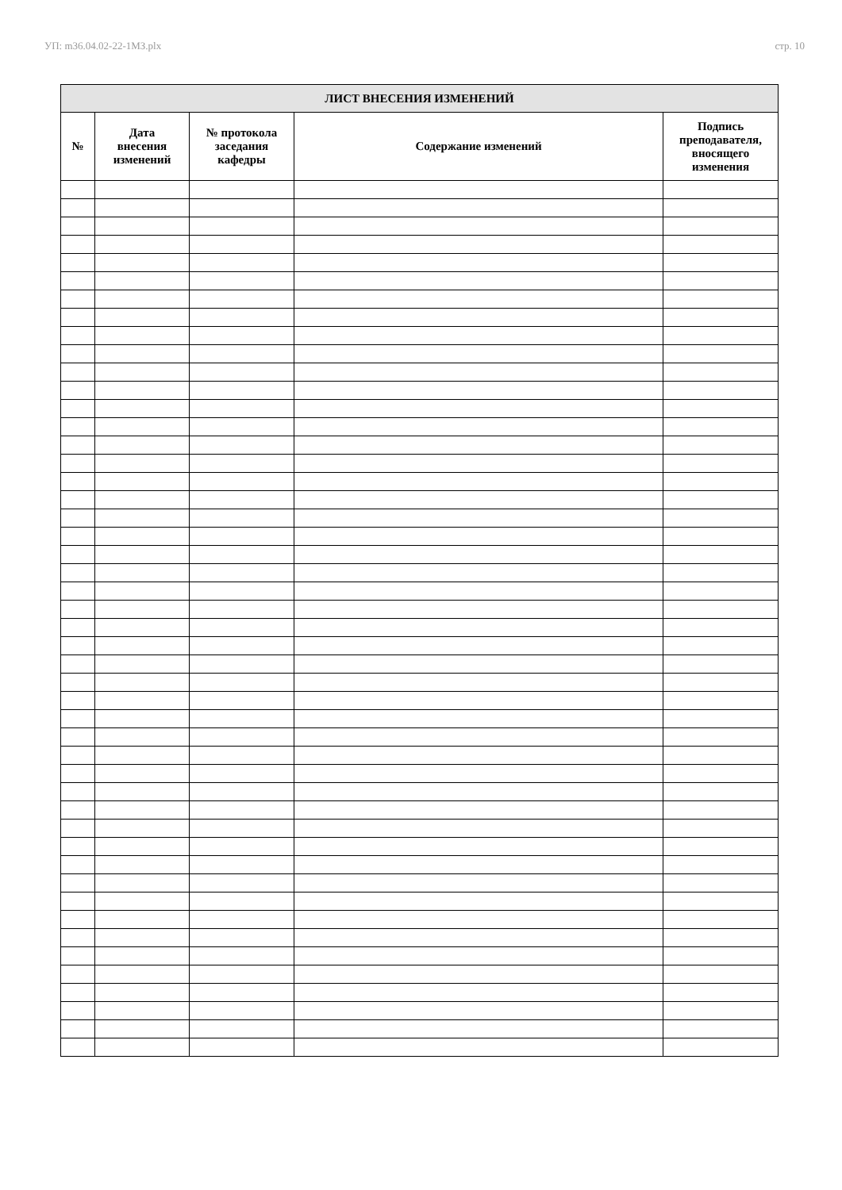УП: m36.04.02-22-1МЗ.plx стр. 10
| ЛИСТ ВНЕСЕНИЯ ИЗМЕНЕНИЙ | | | | |
| --- | --- | --- | --- | --- |
| № | Дата внесения изменений | № протокола заседания кафедры | Содержание изменений | Подпись преподавателя, вносящего изменения |